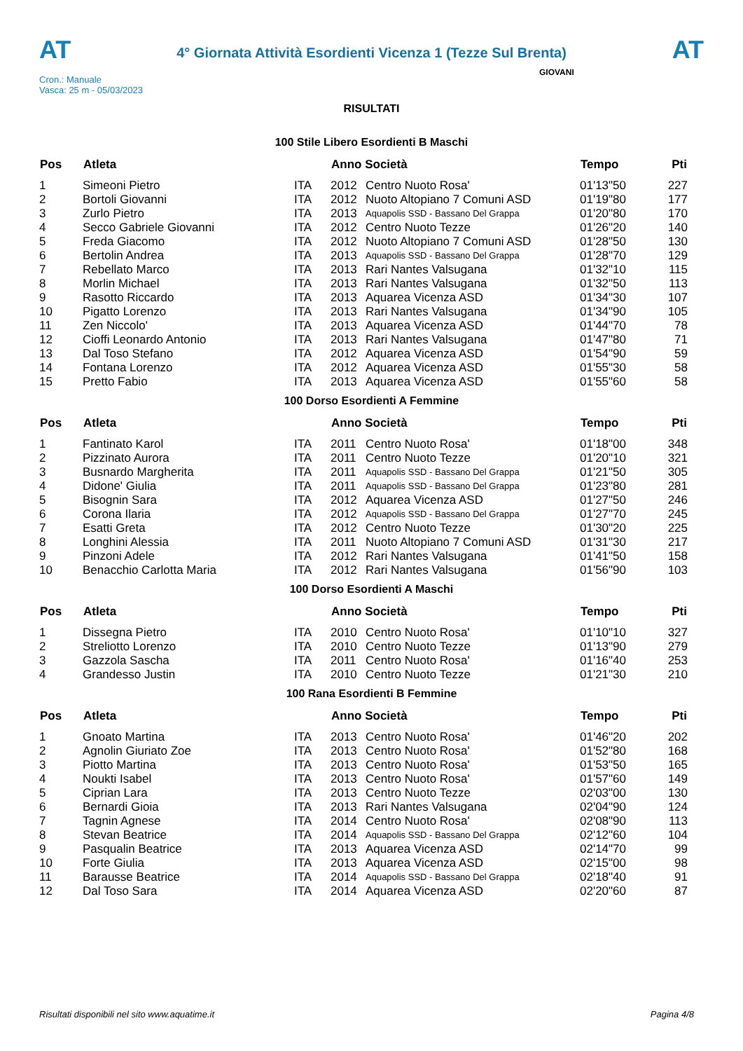AT
4° Giornata Attività Esordienti Vicenza 1 (Tezze Sul Brenta)
AT
Cron.: Manuale
Vasca: 25 m - 05/03/2023
GIOVANI
RISULTATI
100 Stile Libero Esordienti B Maschi
| Pos | Atleta | | Anno Società | | Tempo | Pti |
| --- | --- | --- | --- | --- | --- | --- |
| 1 | Simeoni Pietro | ITA | 2012 | Centro Nuoto Rosa' | 01'13"50 | 227 |
| 2 | Bortoli Giovanni | ITA | 2012 | Nuoto Altopiano 7 Comuni ASD | 01'19"80 | 177 |
| 3 | Zurlo Pietro | ITA | 2013 | Aquapolis SSD - Bassano Del Grappa | 01'20"80 | 170 |
| 4 | Secco Gabriele Giovanni | ITA | 2012 | Centro Nuoto Tezze | 01'26"20 | 140 |
| 5 | Freda Giacomo | ITA | 2012 | Nuoto Altopiano 7 Comuni ASD | 01'28"50 | 130 |
| 6 | Bertolin Andrea | ITA | 2013 | Aquapolis SSD - Bassano Del Grappa | 01'28"70 | 129 |
| 7 | Rebellato Marco | ITA | 2013 | Rari Nantes Valsugana | 01'32"10 | 115 |
| 8 | Morlin Michael | ITA | 2013 | Rari Nantes Valsugana | 01'32"50 | 113 |
| 9 | Rasotto Riccardo | ITA | 2013 | Aquarea Vicenza ASD | 01'34"30 | 107 |
| 10 | Pigatto Lorenzo | ITA | 2013 | Rari Nantes Valsugana | 01'34"90 | 105 |
| 11 | Zen Niccolo' | ITA | 2013 | Aquarea Vicenza ASD | 01'44"70 | 78 |
| 12 | Cioffi Leonardo Antonio | ITA | 2013 | Rari Nantes Valsugana | 01'47"80 | 71 |
| 13 | Dal Toso Stefano | ITA | 2012 | Aquarea Vicenza ASD | 01'54"90 | 59 |
| 14 | Fontana Lorenzo | ITA | 2012 | Aquarea Vicenza ASD | 01'55"30 | 58 |
| 15 | Pretto Fabio | ITA | 2013 | Aquarea Vicenza ASD | 01'55"60 | 58 |
100 Dorso Esordienti A Femmine
| Pos | Atleta | | Anno Società | | Tempo | Pti |
| --- | --- | --- | --- | --- | --- | --- |
| 1 | Fantinato Karol | ITA | 2011 | Centro Nuoto Rosa' | 01'18"00 | 348 |
| 2 | Pizzinato Aurora | ITA | 2011 | Centro Nuoto Tezze | 01'20"10 | 321 |
| 3 | Busnardo Margherita | ITA | 2011 | Aquapolis SSD - Bassano Del Grappa | 01'21"50 | 305 |
| 4 | Didone' Giulia | ITA | 2011 | Aquapolis SSD - Bassano Del Grappa | 01'23"80 | 281 |
| 5 | Bisognin Sara | ITA | 2012 | Aquarea Vicenza ASD | 01'27"50 | 246 |
| 6 | Corona Ilaria | ITA | 2012 | Aquapolis SSD - Bassano Del Grappa | 01'27"70 | 245 |
| 7 | Esatti Greta | ITA | 2012 | Centro Nuoto Tezze | 01'30"20 | 225 |
| 8 | Longhini Alessia | ITA | 2011 | Nuoto Altopiano 7 Comuni ASD | 01'31"30 | 217 |
| 9 | Pinzoni Adele | ITA | 2012 | Rari Nantes Valsugana | 01'41"50 | 158 |
| 10 | Benacchio Carlotta Maria | ITA | 2012 | Rari Nantes Valsugana | 01'56"90 | 103 |
100 Dorso Esordienti A Maschi
| Pos | Atleta | | Anno Società | | Tempo | Pti |
| --- | --- | --- | --- | --- | --- | --- |
| 1 | Dissegna Pietro | ITA | 2010 | Centro Nuoto Rosa' | 01'10"10 | 327 |
| 2 | Streliotto Lorenzo | ITA | 2010 | Centro Nuoto Tezze | 01'13"90 | 279 |
| 3 | Gazzola Sascha | ITA | 2011 | Centro Nuoto Rosa' | 01'16"40 | 253 |
| 4 | Grandesso Justin | ITA | 2010 | Centro Nuoto Tezze | 01'21"30 | 210 |
100 Rana Esordienti B Femmine
| Pos | Atleta | | Anno Società | | Tempo | Pti |
| --- | --- | --- | --- | --- | --- | --- |
| 1 | Gnoato Martina | ITA | 2013 | Centro Nuoto Rosa' | 01'46"20 | 202 |
| 2 | Agnolin Giuriato Zoe | ITA | 2013 | Centro Nuoto Rosa' | 01'52"80 | 168 |
| 3 | Piotto Martina | ITA | 2013 | Centro Nuoto Rosa' | 01'53"50 | 165 |
| 4 | Noukti Isabel | ITA | 2013 | Centro Nuoto Rosa' | 01'57"60 | 149 |
| 5 | Ciprian Lara | ITA | 2013 | Centro Nuoto Tezze | 02'03"00 | 130 |
| 6 | Bernardi Gioia | ITA | 2013 | Rari Nantes Valsugana | 02'04"90 | 124 |
| 7 | Tagnin Agnese | ITA | 2014 | Centro Nuoto Rosa' | 02'08"90 | 113 |
| 8 | Stevan Beatrice | ITA | 2014 | Aquapolis SSD - Bassano Del Grappa | 02'12"60 | 104 |
| 9 | Pasqualin Beatrice | ITA | 2013 | Aquarea Vicenza ASD | 02'14"70 | 99 |
| 10 | Forte Giulia | ITA | 2013 | Aquarea Vicenza ASD | 02'15"00 | 98 |
| 11 | Barausse Beatrice | ITA | 2014 | Aquapolis SSD - Bassano Del Grappa | 02'18"40 | 91 |
| 12 | Dal Toso Sara | ITA | 2014 | Aquarea Vicenza ASD | 02'20"60 | 87 |
Risultati disponibili nel sito www.aquatime.it Pagina 4/8